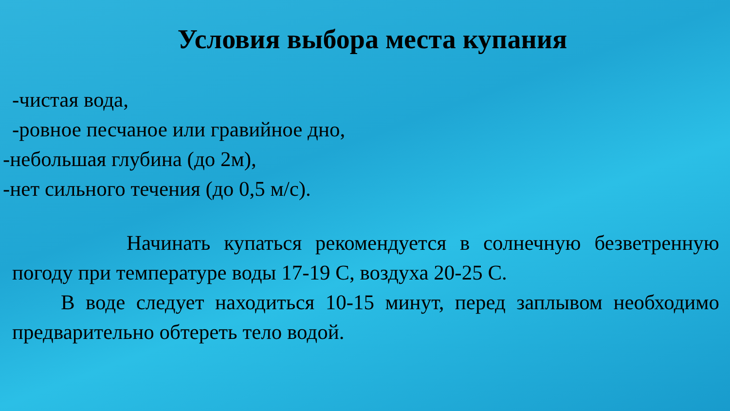Условия выбора места купания
-чистая вода,
-ровное песчаное или гравийное дно,
-небольшая глубина (до 2м),
-нет сильного течения (до 0,5 м/с).
Начинать купаться рекомендуется в солнечную безветренную погоду при температуре воды 17-19 С, воздуха 20-25 С.
В воде следует находиться 10-15 минут, перед заплывом необходимо предварительно обтереть тело водой.